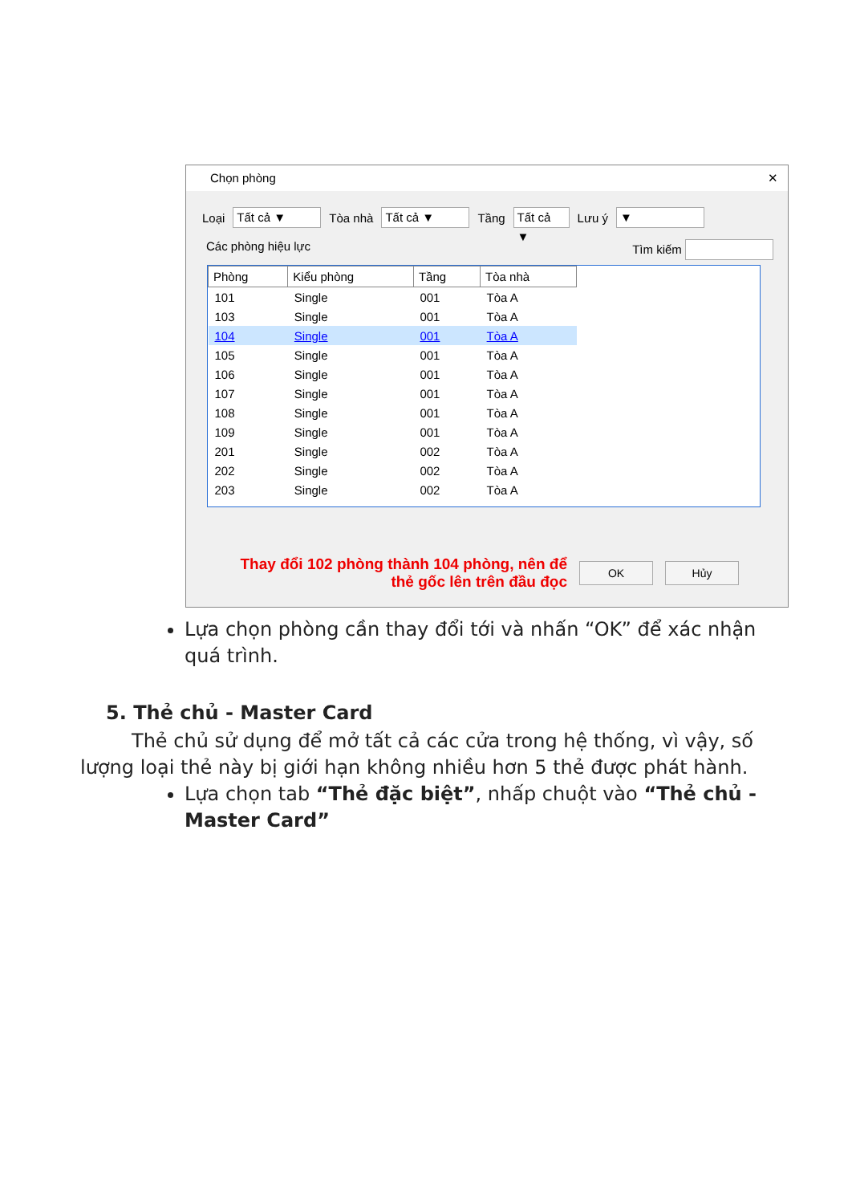Chọn phòng ✕
Loại
Tất cả ▼
Tòa nhà
Tất cả ▼
Tầng
Tất cả ▼
Lưu ý
▼
Các phòng hiệu lực Tìm kiếm
| Phòng | Kiểu phòng | Tầng | Tòa nhà |
| --- | --- | --- | --- |
| 101 | Single | 001 | Tòa A |
| 103 | Single | 001 | Tòa A |
| 104 | Single | 001 | Tòa A |
| 105 | Single | 001 | Tòa A |
| 106 | Single | 001 | Tòa A |
| 107 | Single | 001 | Tòa A |
| 108 | Single | 001 | Tòa A |
| 109 | Single | 001 | Tòa A |
| 201 | Single | 002 | Tòa A |
| 202 | Single | 002 | Tòa A |
| 203 | Single | 002 | Tòa A |
Thay đổi 102 phòng thành 104 phòng, nên để thẻ gốc lên trên đầu đọc
OK Hủy
Lựa chọn phòng cần thay đổi tới và nhấn “OK” để xác nhận quá trình.
5. Thẻ chủ - Master Card
Thẻ chủ sử dụng để mở tất cả các cửa trong hệ thống, vì vậy, số lượng loại thẻ này bị giới hạn không nhiều hơn 5 thẻ được phát hành.
Lựa chọn tab “Thẻ đặc biệt”, nhấp chuột vào “Thẻ chủ - Master Card”